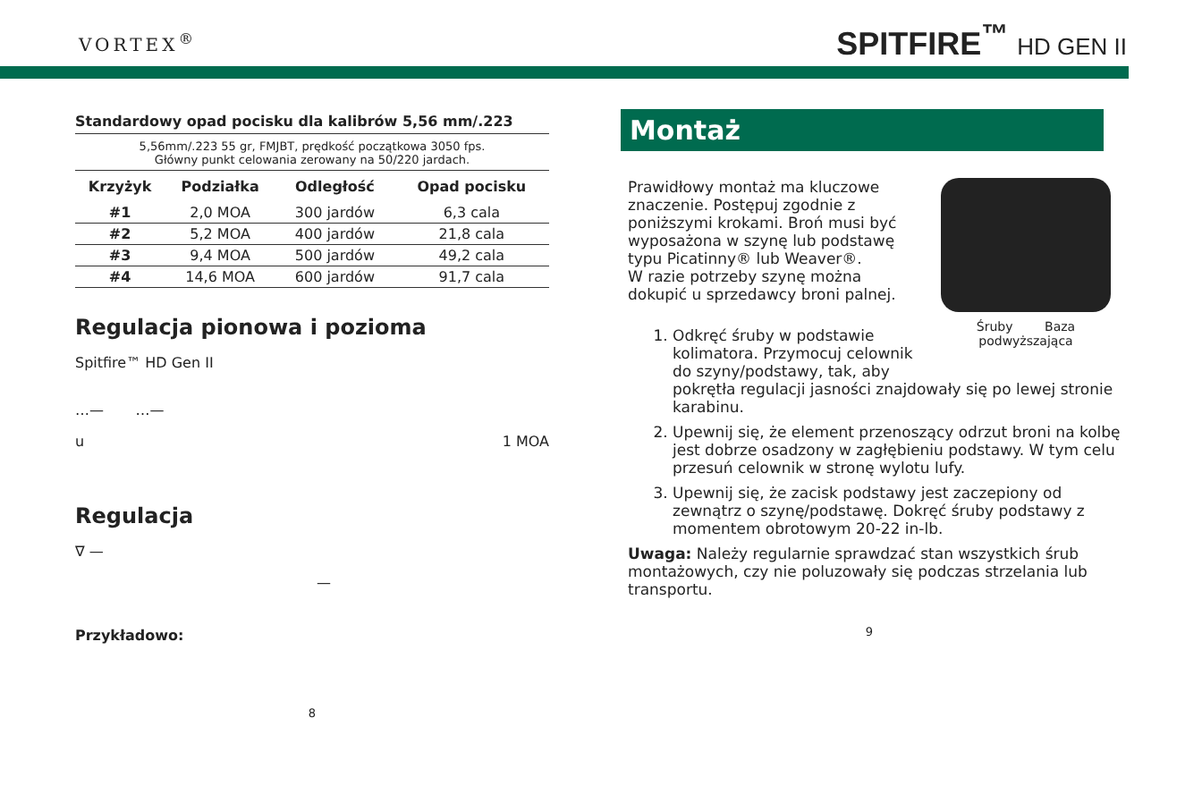VORTEX<sup>®</sup>
SPITFIRE<sup>™</sup> HD GEN II
Standardowy opad pocisku dla kalibrów 5,56 mm/.223
5,56mm/.223 55 gr, FMJBT, prędkość początkowa 3050 fps.
Główny punkt celowania zerowany na 50/220 jardach.
| Krzyżyk | Podziałka | Odległość | Opad pocisku |
| --- | --- | --- | --- |
| #1 | 2,0 MOA | 300 jardów | 6,3 cala |
| #2 | 5,2 MOA | 400 jardów | 21,8 cala |
| #3 | 9,4 MOA | 500 jardów | 49,2 cala |
| #4 | 14,6 MOA | 600 jardów | 91,7 cala |
Regulacja pionowa i pozioma
Spitfire™ HD Gen II
…— …—
u 1 MOA
Regulacja
∇ —
—
Przykładowo:
8
Montaż
Śruby Baza
podwyższająca
Prawidłowy montaż ma kluczowe znaczenie. Postępuj zgodnie z poniższymi krokami. Broń musi być wyposażona w szynę lub podstawę typu Picatinny® lub Weaver®.
W razie potrzeby szynę można dokupić u sprzedawcy broni palnej.
1. Odkręć śruby w podstawie kolimatora. Przymocuj celownik do szyny/podstawy, tak, aby pokrętła regulacji jasności znajdowały się po lewej stronie karabinu.
2. Upewnij się, że element przenoszący odrzut broni na kolbę jest dobrze osadzony w zagłębieniu podstawy. W tym celu przesuń celownik w stronę wylotu lufy.
3. Upewnij się, że zacisk podstawy jest zaczepiony od zewnątrz o szynę/podstawę. Dokręć śruby podstawy z momentem obrotowym 20-22 in-lb.
Uwaga: Należy regularnie sprawdzać stan wszystkich śrub montażowych, czy nie poluzowały się podczas strzelania lub transportu.
9